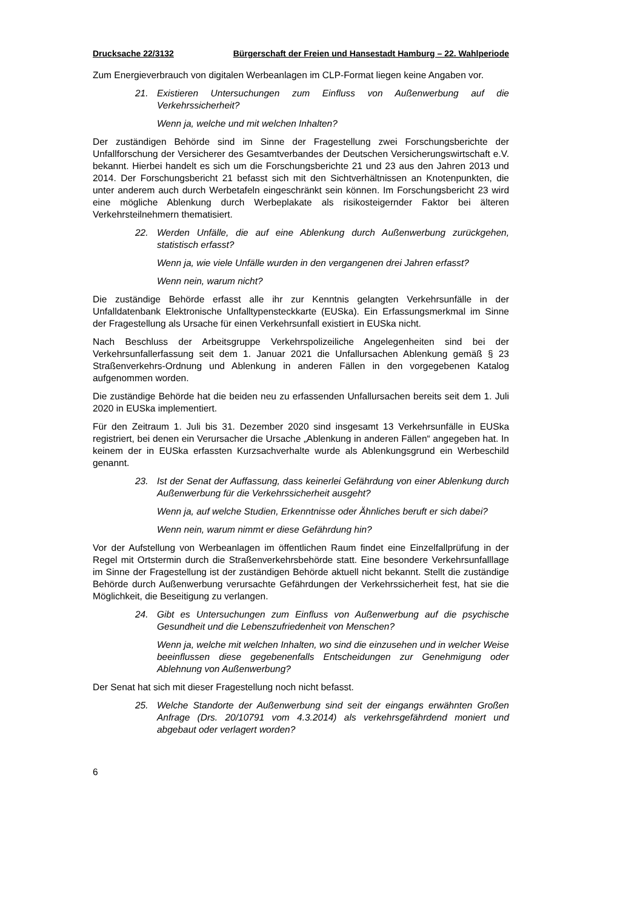Drucksache 22/3132 Bürgerschaft der Freien und Hansestadt Hamburg – 22. Wahlperiode
Zum Energieverbrauch von digitalen Werbeanlagen im CLP-Format liegen keine Angaben vor.
21. Existieren Untersuchungen zum Einfluss von Außenwerbung auf die Verkehrssicherheit?
Wenn ja, welche und mit welchen Inhalten?
Der zuständigen Behörde sind im Sinne der Fragestellung zwei Forschungsberichte der Unfallforschung der Versicherer des Gesamtverbandes der Deutschen Versicherungswirtschaft e.V. bekannt. Hierbei handelt es sich um die Forschungsberichte 21 und 23 aus den Jahren 2013 und 2014. Der Forschungsbericht 21 befasst sich mit den Sichtverhältnissen an Knotenpunkten, die unter anderem auch durch Werbetafeln eingeschränkt sein können. Im Forschungsbericht 23 wird eine mögliche Ablenkung durch Werbeplakate als risikosteigernder Faktor bei älteren Verkehrsteilnehmern thematisiert.
22. Werden Unfälle, die auf eine Ablenkung durch Außenwerbung zurückgehen, statistisch erfasst?
Wenn ja, wie viele Unfälle wurden in den vergangenen drei Jahren erfasst?
Wenn nein, warum nicht?
Die zuständige Behörde erfasst alle ihr zur Kenntnis gelangten Verkehrsunfälle in der Unfalldatenbank Elektronische Unfalltypensteckkarte (EUSka). Ein Erfassungsmerkmal im Sinne der Fragestellung als Ursache für einen Verkehrsunfall existiert in EUSka nicht.
Nach Beschluss der Arbeitsgruppe Verkehrspolizeiliche Angelegenheiten sind bei der Verkehrsunfallerfassung seit dem 1. Januar 2021 die Unfallursachen Ablenkung gemäß § 23 Straßenverkehrs-Ordnung und Ablenkung in anderen Fällen in den vorgegebenen Katalog aufgenommen worden.
Die zuständige Behörde hat die beiden neu zu erfassenden Unfallursachen bereits seit dem 1. Juli 2020 in EUSka implementiert.
Für den Zeitraum 1. Juli bis 31. Dezember 2020 sind insgesamt 13 Verkehrsunfälle in EUSka registriert, bei denen ein Verursacher die Ursache „Ablenkung in anderen Fällen“ angegeben hat. In keinem der in EUSka erfassten Kurzsachverhalte wurde als Ablenkungsgrund ein Werbeschild genannt.
23. Ist der Senat der Auffassung, dass keinerlei Gefährdung von einer Ablenkung durch Außenwerbung für die Verkehrssicherheit ausgeht?
Wenn ja, auf welche Studien, Erkenntnisse oder Ähnliches beruft er sich dabei?
Wenn nein, warum nimmt er diese Gefährdung hin?
Vor der Aufstellung von Werbeanlagen im öffentlichen Raum findet eine Einzelfallprüfung in der Regel mit Ortstermin durch die Straßenverkehrsbehörde statt. Eine besondere Verkehrsunfalllage im Sinne der Fragestellung ist der zuständigen Behörde aktuell nicht bekannt. Stellt die zuständige Behörde durch Außenwerbung verursachte Gefährdungen der Verkehrssicherheit fest, hat sie die Möglichkeit, die Beseitigung zu verlangen.
24. Gibt es Untersuchungen zum Einfluss von Außenwerbung auf die psychische Gesundheit und die Lebenszufriedenheit von Menschen?
Wenn ja, welche mit welchen Inhalten, wo sind die einzusehen und in welcher Weise beeinflussen diese gegebenenfalls Entscheidungen zur Genehmigung oder Ablehnung von Außenwerbung?
Der Senat hat sich mit dieser Fragestellung noch nicht befasst.
25. Welche Standorte der Außenwerbung sind seit der eingangs erwähnten Großen Anfrage (Drs. 20/10791 vom 4.3.2014) als verkehrsgefährdend moniert und abgebaut oder verlagert worden?
6